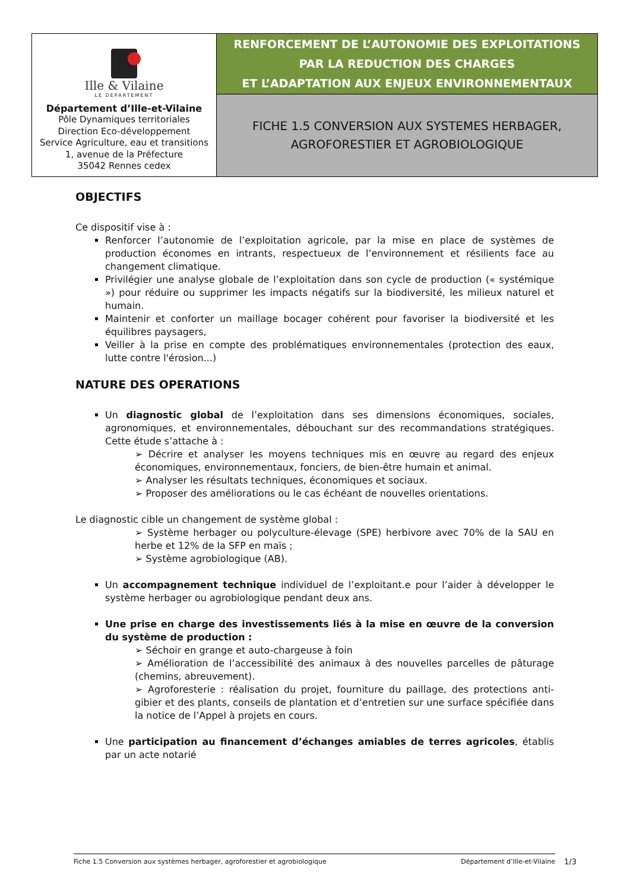| Ille & Vilaine LE DEPARTEMENT Département d’Ille-et-Vilaine Pôle Dynamiques territoriales Direction Eco-développement Service Agriculture, eau et transitions 1, avenue de la Préfecture 35042 Rennes cedex | RENFORCEMENT DE L’AUTONOMIE DES EXPLOITATIONS PAR LA REDUCTION DES CHARGES ET L’ADAPTATION AUX ENJEUX ENVIRONNEMENTAUX |
| | FICHE 1.5 CONVERSION AUX SYSTEMES HERBAGER, AGROFORESTIER ET AGROBIOLOGIQUE |
OBJECTIFS
Ce dispositif vise à :
Renforcer l’autonomie de l’exploitation agricole, par la mise en place de systèmes de production économes en intrants, respectueux de l’environnement et résilients face au changement climatique.
Privilégier une analyse globale de l’exploitation dans son cycle de production (« systémique ») pour réduire ou supprimer les impacts négatifs sur la biodiversité, les milieux naturel et humain.
Maintenir et conforter un maillage bocager cohérent pour favoriser la biodiversité et les équilibres paysagers,
Veiller à la prise en compte des problématiques environnementales (protection des eaux, lutte contre l'érosion...)
NATURE DES OPERATIONS
Un diagnostic global de l’exploitation dans ses dimensions économiques, sociales, agronomiques, et environnementales, débouchant sur des recommandations stratégiques. Cette étude s’attache à :
➢ Décrire et analyser les moyens techniques mis en œuvre au regard des enjeux économiques, environnementaux, fonciers, de bien-être humain et animal.
➢ Analyser les résultats techniques, économiques et sociaux.
➢ Proposer des améliorations ou le cas échéant de nouvelles orientations.
Le diagnostic cible un changement de système global :
➢ Système herbager ou polyculture-élevage (SPE) herbivore avec 70% de la SAU en herbe et 12% de la SFP en maïs ;
➢ Système agrobiologique (AB).
Un accompagnement technique individuel de l’exploitant.e pour l’aider à développer le système herbager ou agrobiologique pendant deux ans.
Une prise en charge des investissements liés à la mise en œuvre de la conversion du système de production :
➢ Séchoir en grange et auto-chargeuse à foin
➢ Amélioration de l’accessibilité des animaux à des nouvelles parcelles de pâturage (chemins, abreuvement).
➢ Agroforesterie : réalisation du projet, fourniture du paillage, des protections anti-gibier et des plants, conseils de plantation et d’entretien sur une surface spécifiée dans la notice de l’Appel à projets en cours.
Une participation au financement d’échanges amiables de terres agricoles, établis par un acte notarié
Fiche 1.5 Conversion aux systèmes herbager, agroforestier et agrobiologique Département d’Ille-et-Vilaine 1/3